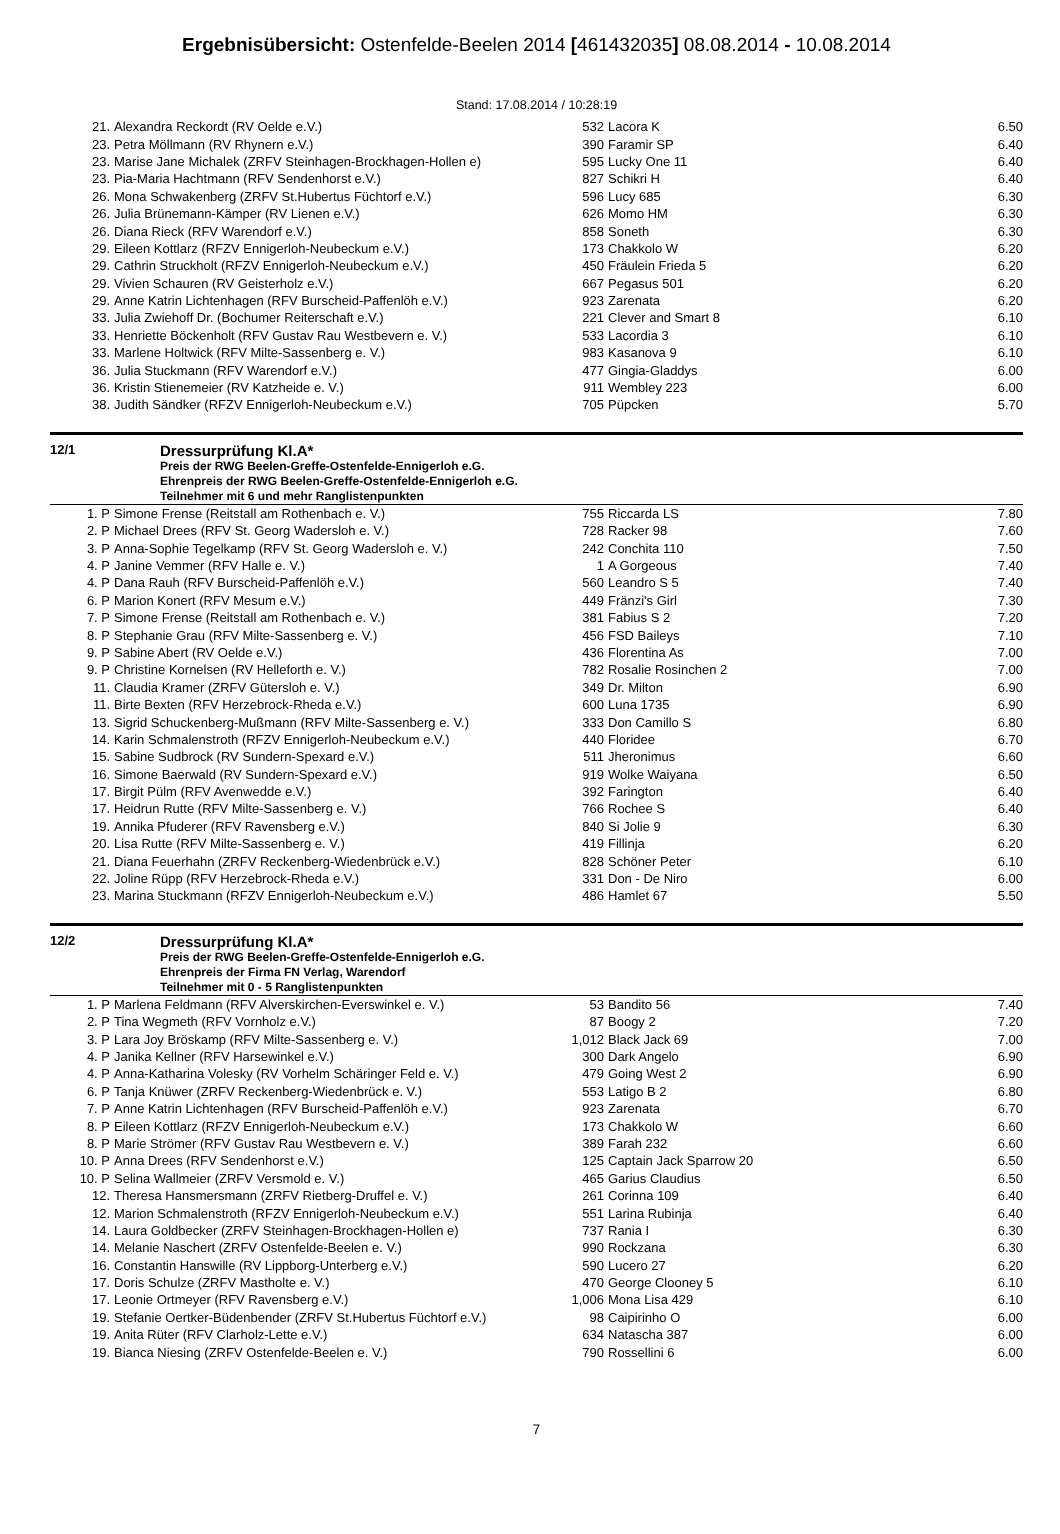Ergebnisübersicht: Ostenfelde-Beelen 2014 [461432035] 08.08.2014 - 10.08.2014
Stand: 17.08.2014 / 10:28:19
| 21. | Alexandra Reckordt (RV Oelde e.V.) | 532 | Lacora K | 6.50 |
| 23. | Petra Möllmann (RV Rhynern e.V.) | 390 | Faramir SP | 6.40 |
| 23. | Marise Jane Michalek (ZRFV Steinhagen-Brockhagen-Hollen e) | 595 | Lucky One 11 | 6.40 |
| 23. | Pia-Maria Hachtmann (RFV Sendenhorst e.V.) | 827 | Schikri H | 6.40 |
| 26. | Mona Schwakenberg (ZRFV St.Hubertus Füchtorf e.V.) | 596 | Lucy 685 | 6.30 |
| 26. | Julia Brünemann-Kämper (RV Lienen e.V.) | 626 | Momo HM | 6.30 |
| 26. | Diana Rieck (RFV Warendorf e.V.) | 858 | Soneth | 6.30 |
| 29. | Eileen Kottlarz (RFZV Ennigerloh-Neubeckum e.V.) | 173 | Chakkolo W | 6.20 |
| 29. | Cathrin Struckholt (RFZV Ennigerloh-Neubeckum e.V.) | 450 | Fräulein Frieda 5 | 6.20 |
| 29. | Vivien Schauren (RV Geisterholz e.V.) | 667 | Pegasus 501 | 6.20 |
| 29. | Anne Katrin Lichtenhagen (RFV Burscheid-Paffenlöh e.V.) | 923 | Zarenata | 6.20 |
| 33. | Julia Zwiehoff Dr. (Bochumer Reiterschaft e.V.) | 221 | Clever and Smart 8 | 6.10 |
| 33. | Henriette Böckenholt (RFV Gustav Rau Westbevern e. V.) | 533 | Lacordia 3 | 6.10 |
| 33. | Marlene Holtwick (RFV Milte-Sassenberg e. V.) | 983 | Kasanova 9 | 6.10 |
| 36. | Julia Stuckmann (RFV Warendorf e.V.) | 477 | Gingia-Gladdys | 6.00 |
| 36. | Kristin Stienemeier (RV Katzheide e. V.) | 911 | Wembley 223 | 6.00 |
| 38. | Judith Sändker (RFZV Ennigerloh-Neubeckum e.V.) | 705 | Püpcken | 5.70 |
12/1
Dressurprüfung Kl.A*
Preis der RWG Beelen-Greffe-Ostenfelde-Ennigerloh e.G.
Ehrenpreis der RWG Beelen-Greffe-Ostenfelde-Ennigerloh e.G.
Teilnehmer mit 6 und mehr Ranglistenpunkten
| 1. P | Simone Frense (Reitstall am Rothenbach e. V.) | 755 | Riccarda LS | 7.80 |
| 2. P | Michael Drees (RFV St. Georg Wadersloh e. V.) | 728 | Racker 98 | 7.60 |
| 3. P | Anna-Sophie Tegelkamp (RFV St. Georg Wadersloh e. V.) | 242 | Conchita 110 | 7.50 |
| 4. P | Janine Vemmer (RFV Halle e. V.) | 1 | A Gorgeous | 7.40 |
| 4. P | Dana Rauh (RFV Burscheid-Paffenlöh e.V.) | 560 | Leandro S 5 | 7.40 |
| 6. P | Marion Konert (RFV Mesum e.V.) | 449 | Fränzi's Girl | 7.30 |
| 7. P | Simone Frense (Reitstall am Rothenbach e. V.) | 381 | Fabius S 2 | 7.20 |
| 8. P | Stephanie Grau (RFV Milte-Sassenberg e. V.) | 456 | FSD Baileys | 7.10 |
| 9. P | Sabine Abert (RV Oelde e.V.) | 436 | Florentina As | 7.00 |
| 9. P | Christine Kornelsen (RV Helleforth e. V.) | 782 | Rosalie Rosinchen 2 | 7.00 |
| 11. | Claudia Kramer (ZRFV Gütersloh e. V.) | 349 | Dr. Milton | 6.90 |
| 11. | Birte Bexten (RFV Herzebrock-Rheda e.V.) | 600 | Luna 1735 | 6.90 |
| 13. | Sigrid Schuckenberg-Mußmann (RFV Milte-Sassenberg e. V.) | 333 | Don Camillo S | 6.80 |
| 14. | Karin Schmalenstroth (RFZV Ennigerloh-Neubeckum e.V.) | 440 | Floridee | 6.70 |
| 15. | Sabine Sudbrock (RV Sundern-Spexard e.V.) | 511 | Jheronimus | 6.60 |
| 16. | Simone Baerwald (RV Sundern-Spexard e.V.) | 919 | Wolke Waiyana | 6.50 |
| 17. | Birgit Pülm (RFV Avenwedde e.V.) | 392 | Farington | 6.40 |
| 17. | Heidrun Rutte (RFV Milte-Sassenberg e. V.) | 766 | Rochee S | 6.40 |
| 19. | Annika Pfuderer (RFV Ravensberg e.V.) | 840 | Si Jolie 9 | 6.30 |
| 20. | Lisa Rutte (RFV Milte-Sassenberg e. V.) | 419 | Fillinja | 6.20 |
| 21. | Diana Feuerhahn (ZRFV Reckenberg-Wiedenbrück e.V.) | 828 | Schöner Peter | 6.10 |
| 22. | Joline Rüpp (RFV Herzebrock-Rheda e.V.) | 331 | Don - De Niro | 6.00 |
| 23. | Marina Stuckmann (RFZV Ennigerloh-Neubeckum e.V.) | 486 | Hamlet 67 | 5.50 |
12/2
Dressurprüfung Kl.A*
Preis der RWG Beelen-Greffe-Ostenfelde-Ennigerloh e.G.
Ehrenpreis der Firma FN Verlag, Warendorf
Teilnehmer mit 0 - 5 Ranglistenpunkten
| 1. P | Marlena Feldmann (RFV Alverskirchen-Everswinkel e. V.) | 53 | Bandito 56 | 7.40 |
| 2. P | Tina Wegmeth (RFV Vornholz e.V.) | 87 | Boogy 2 | 7.20 |
| 3. P | Lara Joy Bröskamp (RFV Milte-Sassenberg e. V.) | 1,012 | Black Jack 69 | 7.00 |
| 4. P | Janika Kellner (RFV Harsewinkel e.V.) | 300 | Dark Angelo | 6.90 |
| 4. P | Anna-Katharina Volesky (RV Vorhelm Schäringer Feld e. V.) | 479 | Going West 2 | 6.90 |
| 6. P | Tanja Knüwer (ZRFV Reckenberg-Wiedenbrück e. V.) | 553 | Latigo B 2 | 6.80 |
| 7. P | Anne Katrin Lichtenhagen (RFV Burscheid-Paffenlöh e.V.) | 923 | Zarenata | 6.70 |
| 8. P | Eileen Kottlarz (RFZV Ennigerloh-Neubeckum e.V.) | 173 | Chakkolo W | 6.60 |
| 8. P | Marie Strömer (RFV Gustav Rau Westbevern e. V.) | 389 | Farah 232 | 6.60 |
| 10. P | Anna Drees (RFV Sendenhorst e.V.) | 125 | Captain Jack Sparrow 20 | 6.50 |
| 10. P | Selina Wallmeier (ZRFV Versmold e. V.) | 465 | Garius Claudius | 6.50 |
| 12. | Theresa Hansmersmann (ZRFV Rietberg-Druffel e. V.) | 261 | Corinna 109 | 6.40 |
| 12. | Marion Schmalenstroth (RFZV Ennigerloh-Neubeckum e.V.) | 551 | Larina Rubinja | 6.40 |
| 14. | Laura Goldbecker (ZRFV Steinhagen-Brockhagen-Hollen e) | 737 | Rania I | 6.30 |
| 14. | Melanie Naschert (ZRFV Ostenfelde-Beelen e. V.) | 990 | Rockzana | 6.30 |
| 16. | Constantin Hanswille (RV Lippborg-Unterberg e.V.) | 590 | Lucero 27 | 6.20 |
| 17. | Doris Schulze (ZRFV Mastholte e. V.) | 470 | George Clooney 5 | 6.10 |
| 17. | Leonie Ortmeyer (RFV Ravensberg e.V.) | 1,006 | Mona Lisa 429 | 6.10 |
| 19. | Stefanie Oertker-Büdenbender (ZRFV St.Hubertus Füchtorf e.V.) | 98 | Caipirinho O | 6.00 |
| 19. | Anita Rüter (RFV Clarholz-Lette e.V.) | 634 | Natascha 387 | 6.00 |
| 19. | Bianca Niesing (ZRFV Ostenfelde-Beelen e. V.) | 790 | Rossellini 6 | 6.00 |
7